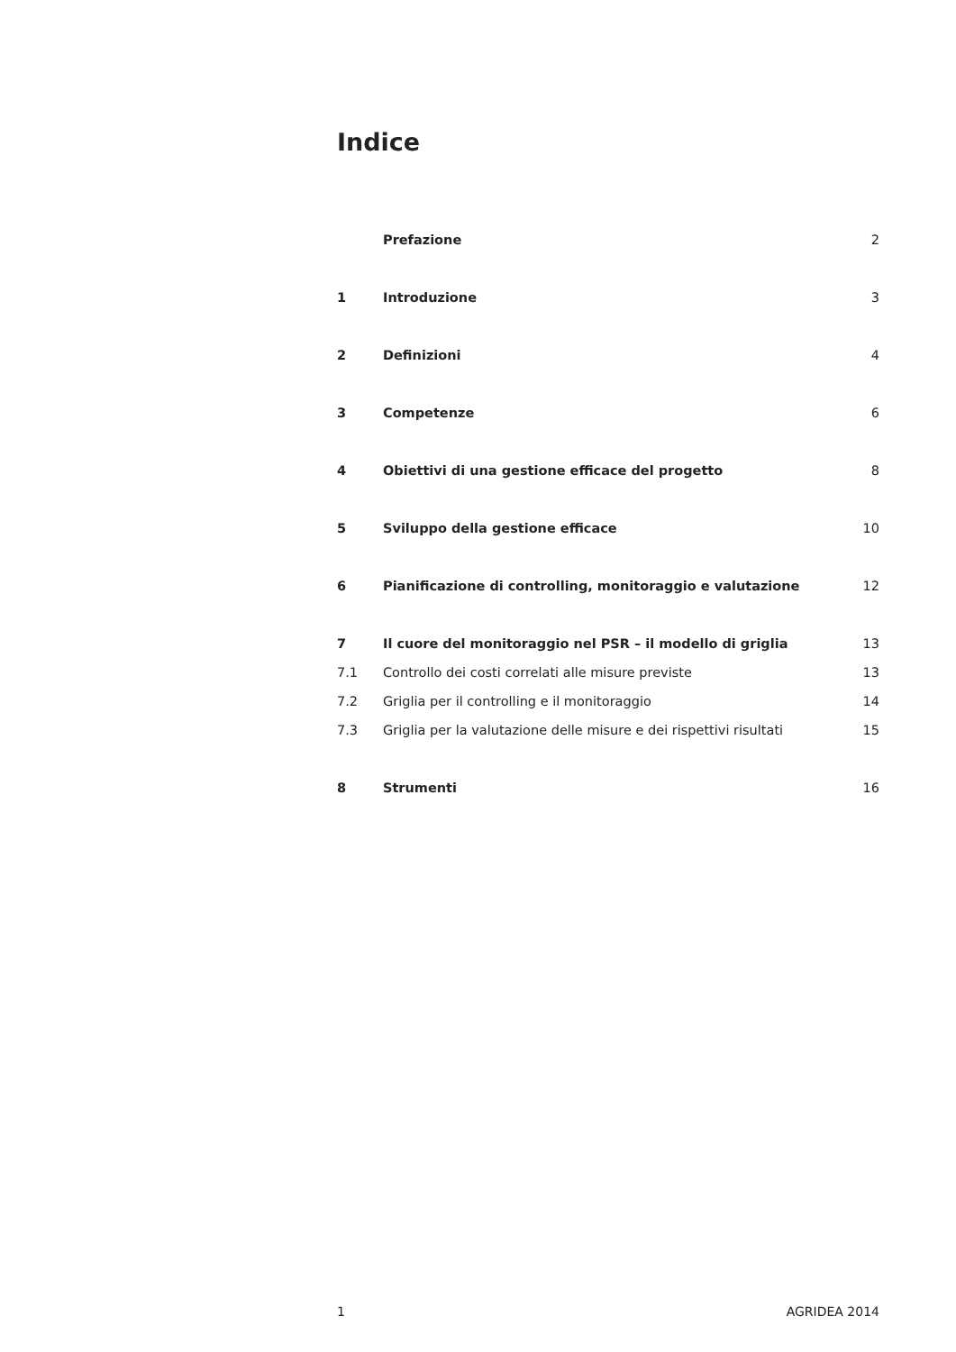Indice
| | Prefazione | 2 |
| 1 | Introduzione | 3 |
| 2 | Definizioni | 4 |
| 3 | Competenze | 6 |
| 4 | Obiettivi di una gestione efficace del progetto | 8 |
| 5 | Sviluppo della gestione efficace | 10 |
| 6 | Pianificazione di controlling, monitoraggio e valutazione | 12 |
| 7 | Il cuore del monitoraggio nel PSR – il modello di griglia | 13 |
| 7.1 | Controllo dei costi correlati alle misure previste | 13 |
| 7.2 | Griglia per il controlling e il monitoraggio | 14 |
| 7.3 | Griglia per la valutazione delle misure e dei rispettivi risultati | 15 |
| 8 | Strumenti | 16 |
1 AGRIDEA 2014